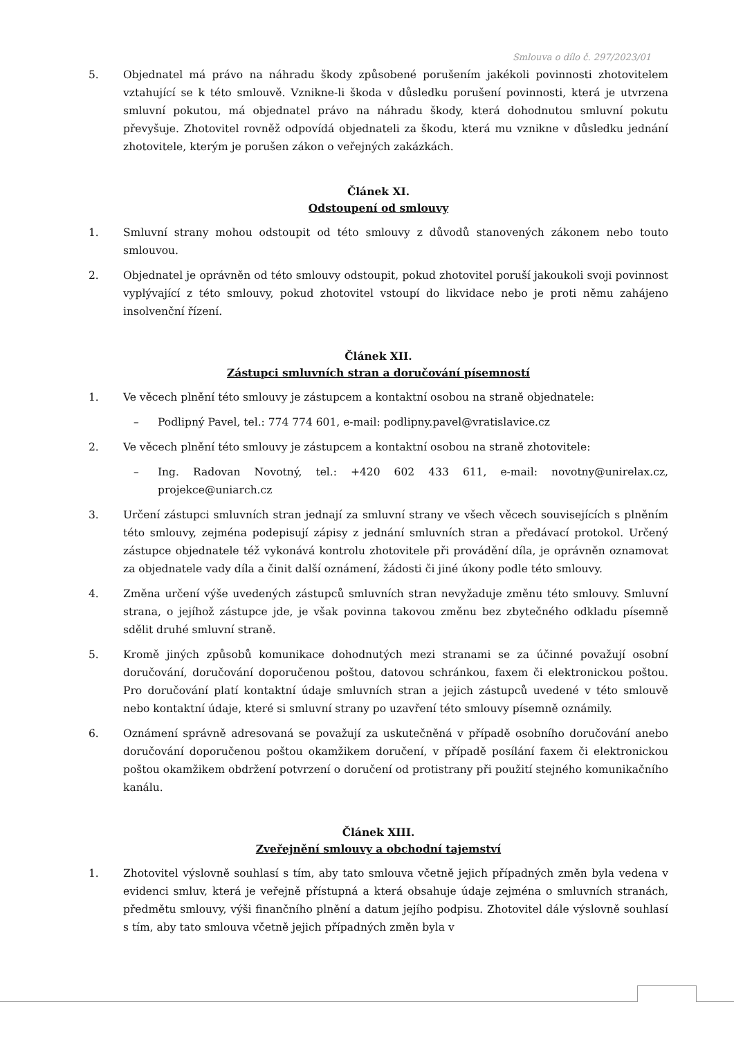Smlouva o dílo č. 297/2023/01
5. Objednatel má právo na náhradu škody způsobené porušením jakékoli povinnosti zhotovitelem vztahující se k této smlouvě. Vznikne-li škoda v důsledku porušení povinnosti, která je utvrzena smluvní pokutou, má objednatel právo na náhradu škody, která dohodnutou smluvní pokutu převyšuje. Zhotovitel rovněž odpovídá objednateli za škodu, která mu vznikne v důsledku jednání zhotovitele, kterým je porušen zákon o veřejných zakázkách.
Článek XI.
Odstoupení od smlouvy
1. Smluvní strany mohou odstoupit od této smlouvy z důvodů stanovených zákonem nebo touto smlouvou.
2. Objednatel je oprávněn od této smlouvy odstoupit, pokud zhotovitel poruší jakoukoli svoji povinnost vyplývající z této smlouvy, pokud zhotovitel vstoupí do likvidace nebo je proti němu zahájeno insolvenční řízení.
Článek XII.
Zástupci smluvních stran a doručování písemností
1. Ve věcech plnění této smlouvy je zástupcem a kontaktní osobou na straně objednatele:
– Podlipný Pavel, tel.: 774 774 601, e-mail: podlipny.pavel@vratislavice.cz
2. Ve věcech plnění této smlouvy je zástupcem a kontaktní osobou na straně zhotovitele:
– Ing. Radovan Novotný, tel.: +420 602 433 611, e-mail: novotny@unirelax.cz, projekce@uniarch.cz
3. Určení zástupci smluvních stran jednají za smluvní strany ve všech věcech souvisejících s plněním této smlouvy, zejména podepisují zápisy z jednání smluvních stran a předávací protokol. Určený zástupce objednatele též vykonává kontrolu zhotovitele při provádění díla, je oprávněn oznamovat za objednatele vady díla a činit další oznámení, žádosti či jiné úkony podle této smlouvy.
4. Změna určení výše uvedených zástupců smluvních stran nevyžaduje změnu této smlouvy. Smluvní strana, o jejíhož zástupce jde, je však povinna takovou změnu bez zbytečného odkladu písemně sdělit druhé smluvní straně.
5. Kromě jiných způsobů komunikace dohodnutých mezi stranami se za účinné považují osobní doručování, doručování doporučenou poštou, datovou schránkou, faxem či elektronickou poštou. Pro doručování platí kontaktní údaje smluvních stran a jejich zástupců uvedené v této smlouvě nebo kontaktní údaje, které si smluvní strany po uzavření této smlouvy písemně oznámily.
6. Oznámení správně adresovaná se považují za uskutečněná v případě osobního doručování anebo doručování doporučenou poštou okamžikem doručení, v případě posílání faxem či elektronickou poštou okamžikem obdržení potvrzení o doručení od protistrany při použití stejného komunikačního kanálu.
Článek XIII.
Zveřejnění smlouvy a obchodní tajemství
1. Zhotovitel výslovně souhlasí s tím, aby tato smlouva včetně jejich případných změn byla vedena v evidenci smluv, která je veřejně přístupná a která obsahuje údaje zejména o smluvních stranách, předmětu smlouvy, výši finančního plnění a datum jejího podpisu. Zhotovitel dále výslovně souhlasí s tím, aby tato smlouva včetně jejich případných změn byla v